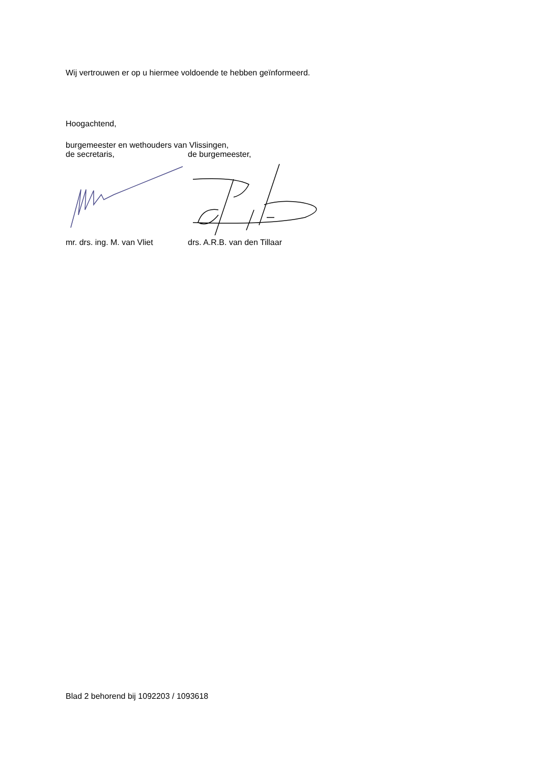Wij vertrouwen er op u hiermee voldoende te hebben geïnformeerd.
Hoogachtend,
burgemeester en wethouders van Vlissingen,
de secretaris, de burgemeester,
mr. drs. ing. M. van Vliet drs. A.R.B. van den Tillaar
Blad 2 behorend bij 1092203 / 1093618